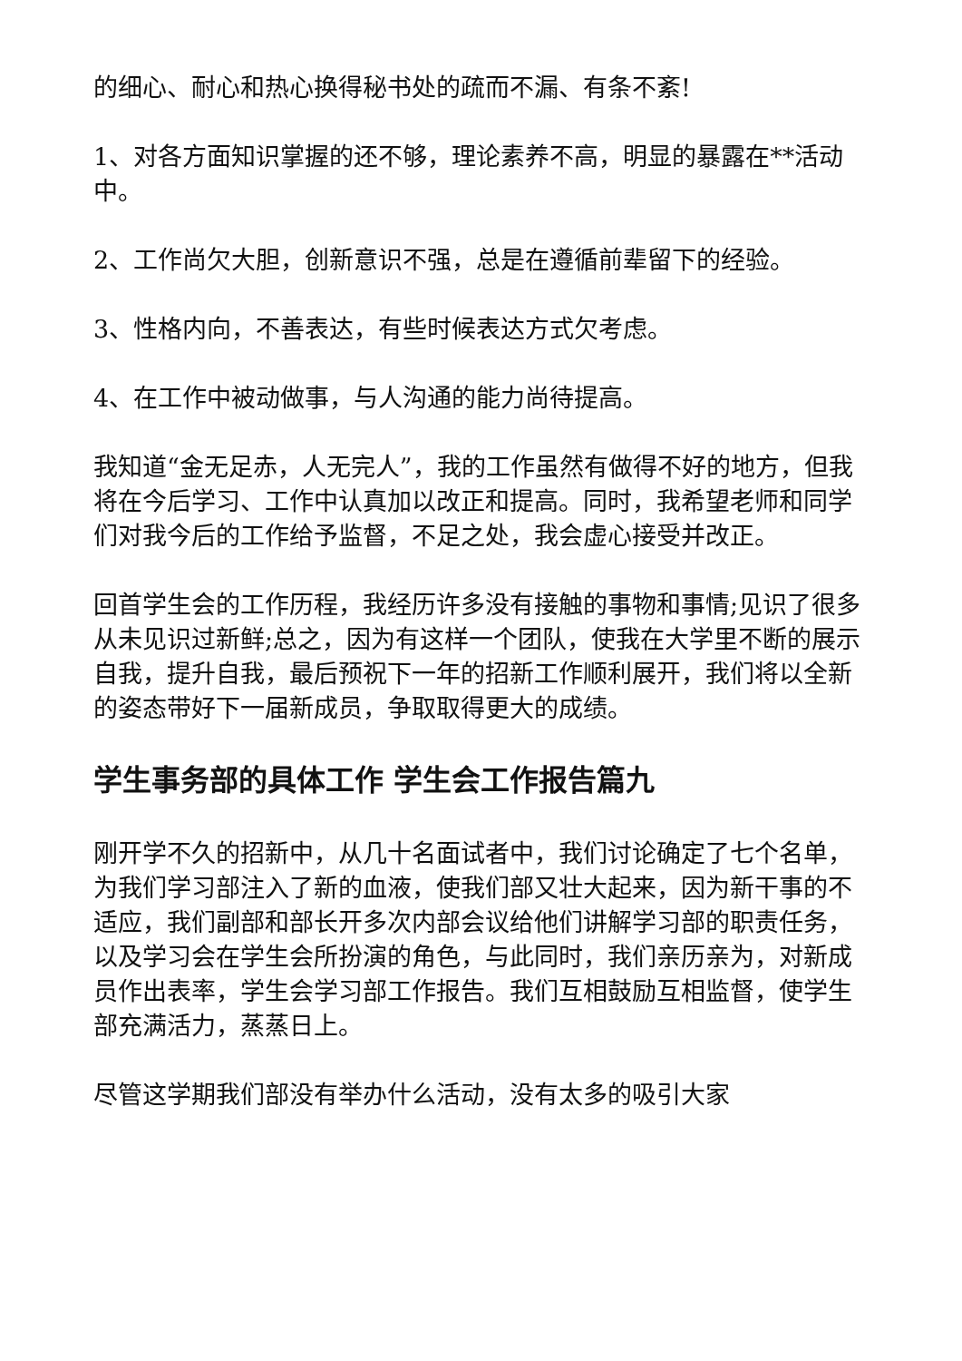的细心、耐心和热心换得秘书处的疏而不漏、有条不紊!
1、对各方面知识掌握的还不够，理论素养不高，明显的暴露在**活动中。
2、工作尚欠大胆，创新意识不强，总是在遵循前辈留下的经验。
3、性格内向，不善表达，有些时候表达方式欠考虑。
4、在工作中被动做事，与人沟通的能力尚待提高。
我知道“金无足赤，人无完人”，我的工作虽然有做得不好的地方，但我将在今后学习、工作中认真加以改正和提高。同时，我希望老师和同学们对我今后的工作给予监督，不足之处，我会虚心接受并改正。
回首学生会的工作历程，我经历许多没有接触的事物和事情;见识了很多从未见识过新鲜;总之，因为有这样一个团队，使我在大学里不断的展示自我，提升自我，最后预祝下一年的招新工作顺利展开，我们将以全新的姿态带好下一届新成员，争取取得更大的成绩。
学生事务部的具体工作 学生会工作报告篇九
刚开学不久的招新中，从几十名面试者中，我们讨论确定了七个名单，为我们学习部注入了新的血液，使我们部又壮大起来，因为新干事的不适应，我们副部和部长开多次内部会议给他们讲解学习部的职责任务，以及学习会在学生会所扮演的角色，与此同时，我们亲历亲为，对新成员作出表率，学生会学习部工作报告。我们互相鼓励互相监督，使学生部充满活力，蒸蒸日上。
尽管这学期我们部没有举办什么活动，没有太多的吸引大家